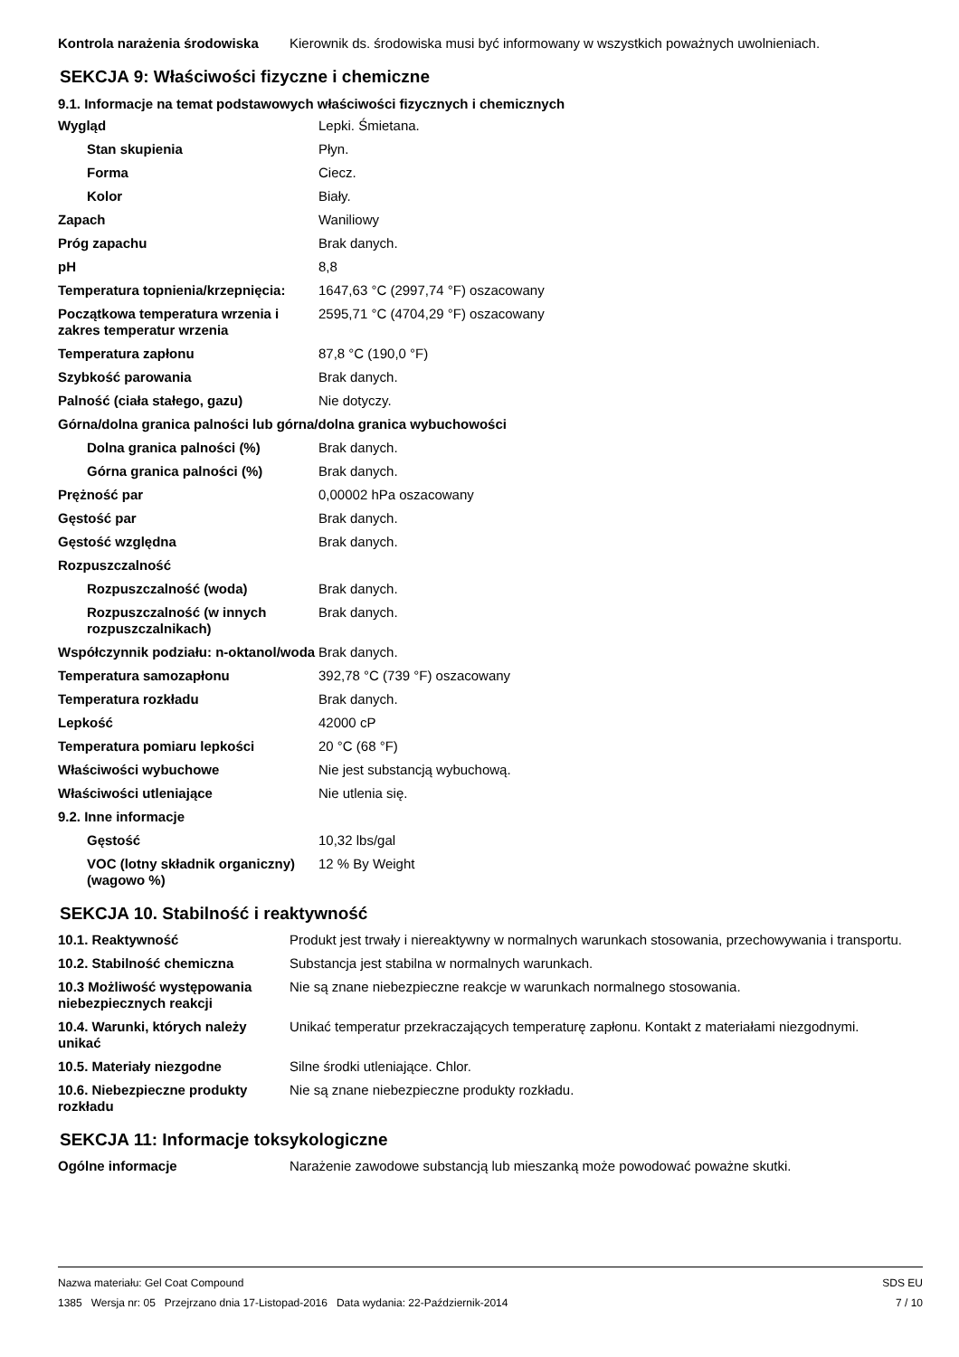| Kontrola narażenia środowiska | Kierownik ds. środowiska musi być informowany w wszystkich poważnych uwolnieniach. |
SEKCJA 9: Właściwości fizyczne i chemiczne
9.1. Informacje na temat podstawowych właściwości fizycznych i chemicznych
| Wygląd | Lepki. Śmietana. |
| Stan skupienia | Płyn. |
| Forma | Ciecz. |
| Kolor | Biały. |
| Zapach | Waniliowy |
| Próg zapachu | Brak danych. |
| pH | 8,8 |
| Temperatura topnienia/krzepnięcia: | 1647,63 °C (2997,74 °F) oszacowany |
| Początkowa temperatura wrzenia i zakres temperatur wrzenia | 2595,71 °C (4704,29 °F) oszacowany |
| Temperatura zapłonu | 87,8 °C (190,0 °F) |
| Szybkość parowania | Brak danych. |
| Palność (ciała stałego, gazu) | Nie dotyczy. |
| Górna/dolna granica palności lub górna/dolna granica wybuchowości | |
| Dolna granica palności (%) | Brak danych. |
| Górna granica palności (%) | Brak danych. |
| Prężność par | 0,00002 hPa oszacowany |
| Gęstość par | Brak danych. |
| Gęstość względna | Brak danych. |
| Rozpuszczalność | |
| Rozpuszczalność (woda) | Brak danych. |
| Rozpuszczalność (w innych rozpuszczalnikach) | Brak danych. |
| Współczynnik podziału: n-oktanol/woda | Brak danych. |
| Temperatura samozapłonu | 392,78 °C (739 °F) oszacowany |
| Temperatura rozkładu | Brak danych. |
| Lepkość | 42000 cP |
| Temperatura pomiaru lepkości | 20 °C (68 °F) |
| Właściwości wybuchowe | Nie jest substancją wybuchową. |
| Właściwości utleniające | Nie utlenia się. |
| 9.2. Inne informacje | |
| Gęstość | 10,32 lbs/gal |
| VOC (lotny składnik organiczny) (wagowo %) | 12 % By Weight |
SEKCJA 10. Stabilność i reaktywność
| 10.1. Reaktywność | Produkt jest trwały i niereaktywny w normalnych warunkach stosowania, przechowywania i transportu. |
| 10.2. Stabilność chemiczna | Substancja jest stabilna w normalnych warunkach. |
| 10.3 Możliwość występowania niebezpiecznych reakcji | Nie są znane niebezpieczne reakcje w warunkach normalnego stosowania. |
| 10.4. Warunki, których należy unikać | Unikać temperatur przekraczających temperaturę zapłonu. Kontakt z materiałami niezgodnymi. |
| 10.5. Materiały niezgodne | Silne środki utleniające. Chlor. |
| 10.6. Niebezpieczne produkty rozkładu | Nie są znane niebezpieczne produkty rozkładu. |
SEKCJA 11: Informacje toksykologiczne
| Ogólne informacje | Narażenie zawodowe substancją lub mieszanką może powodować poważne skutki. |
SDS EU
7 / 10
Nazwa materiału: Gel Coat Compound
1385 Wersja nr: 05 Przejrzano dnia 17-Listopad-2016 Data wydania: 22-Październik-2014